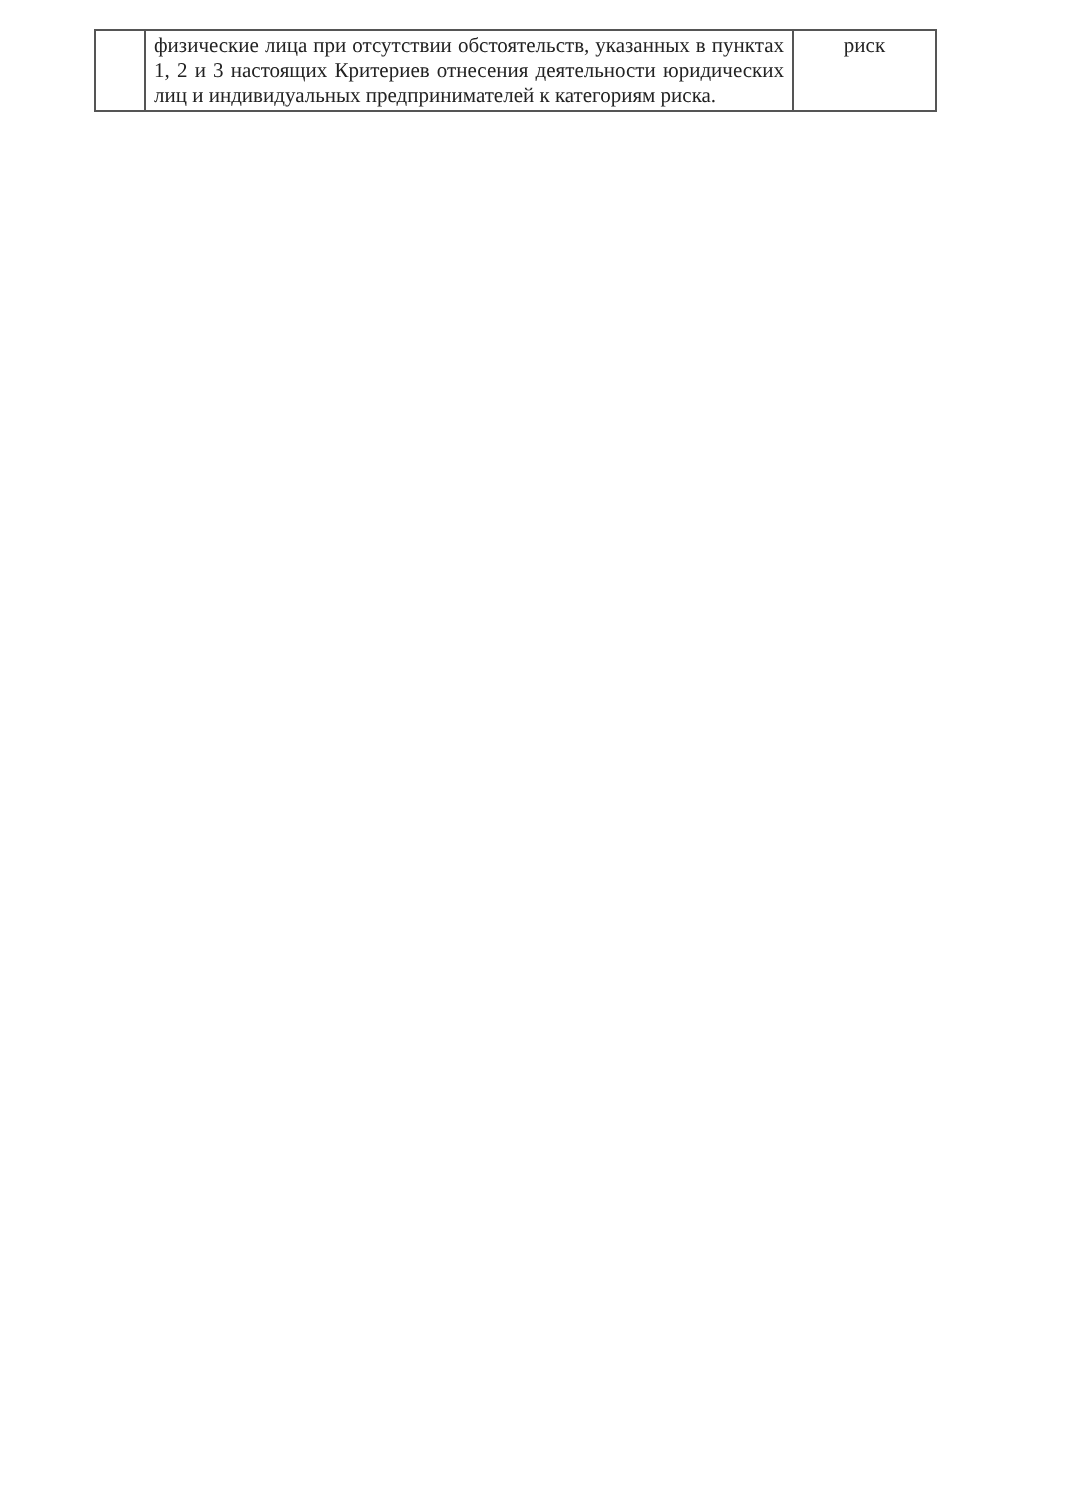| | физические лица при отсутствии обстоятельств, указанных в пунктах 1, 2 и 3 настоящих Критериев отнесения деятельности юридических лиц и индивидуальных предпринимателей к категориям риска. | риск |